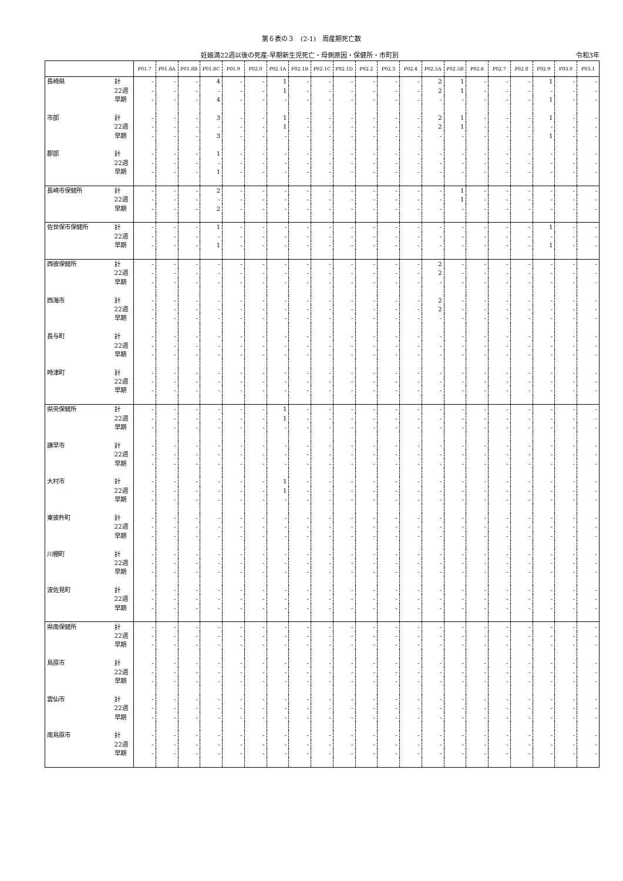第６表の３　(2-1)　周産期死亡数
妊娠満22週以後の死産-早期新生児死亡・母側原因・保健所・市町別 令和3年
| | | P01.7 | P01.8A | P01.8B | P01.8C | P01.9 | P02.0 | P02.1A | P02.1B | P02.1C | P02.1D | P02.2 | P02.3 | P02.4 | P02.5A | P02.5B | P02.6 | P02.7 | P02.8 | P02.9 | P03.0 | P03.1 |
| --- | --- | --- | --- | --- | --- | --- | --- | --- | --- | --- | --- | --- | --- | --- | --- | --- | --- | --- | --- | --- | --- | --- |
| 長崎県 | 計 | - | - | - | 4 | - | - | 1 | - | - | - | - | - | - | 2 | 1 | - | - | - | 1 | - | - |
| | 22週 | - | - | - | - | - | - | 1 | - | - | - | - | - | - | 2 | 1 | - | - | - | - | - | - |
| | 早期 | - | - | - | 4 | - | - | - | - | - | - | - | - | - | - | - | - | - | - | 1 | - | - |
| 市部 | 計 | - | - | - | 3 | - | - | 1 | - | - | - | - | - | - | 2 | 1 | - | - | - | 1 | - | - |
| | 22週 | - | - | - | - | - | - | 1 | - | - | - | - | - | - | 2 | 1 | - | - | - | - | - | - |
| | 早期 | - | - | - | 3 | - | - | - | - | - | - | - | - | - | - | - | - | - | - | 1 | - | - |
| 郡部 | 計 | - | - | - | 1 | - | - | - | - | - | - | - | - | - | - | - | - | - | - | - | - | - |
| | 22週 | - | - | - | - | - | - | - | - | - | - | - | - | - | - | - | - | - | - | - | - | - |
| | 早期 | - | - | - | 1 | - | - | - | - | - | - | - | - | - | - | - | - | - | - | - | - | - |
| 長崎市保健所 | 計 | - | - | - | 2 | - | - | - | - | - | - | - | - | - | - | 1 | - | - | - | - | - | - |
| | 22週 | - | - | - | - | - | - | - | - | - | - | - | - | - | - | 1 | - | - | - | - | - | - |
| | 早期 | - | - | - | 2 | - | - | - | - | - | - | - | - | - | - | - | - | - | - | - | - | - |
| 佐世保市保健所 | 計 | - | - | - | 1 | - | - | - | - | - | - | - | - | - | - | - | - | - | - | 1 | - | - |
| | 22週 | - | - | - | - | - | - | - | - | - | - | - | - | - | - | - | - | - | - | - | - | - |
| | 早期 | - | - | - | 1 | - | - | - | - | - | - | - | - | - | - | - | - | - | - | 1 | - | - |
| 西彼保健所 | 計 | - | - | - | - | - | - | - | - | - | - | - | - | - | 2 | - | - | - | - | - | - | - |
| | 22週 | - | - | - | - | - | - | - | - | - | - | - | - | - | 2 | - | - | - | - | - | - | - |
| | 早期 | - | - | - | - | - | - | - | - | - | - | - | - | - | - | - | - | - | - | - | - | - |
| 西海市 | 計 | - | - | - | - | - | - | - | - | - | - | - | - | - | 2 | - | - | - | - | - | - | - |
| | 22週 | - | - | - | - | - | - | - | - | - | - | - | - | - | 2 | - | - | - | - | - | - | - |
| | 早期 | - | - | - | - | - | - | - | - | - | - | - | - | - | - | - | - | - | - | - | - | - |
| 長与町 | 計 | - | - | - | - | - | - | - | - | - | - | - | - | - | - | - | - | - | - | - | - | - |
| | 22週 | - | - | - | - | - | - | - | - | - | - | - | - | - | - | - | - | - | - | - | - | - |
| | 早期 | - | - | - | - | - | - | - | - | - | - | - | - | - | - | - | - | - | - | - | - | - |
| 時津町 | 計 | - | - | - | - | - | - | - | - | - | - | - | - | - | - | - | - | - | - | - | - | - |
| | 22週 | - | - | - | - | - | - | - | - | - | - | - | - | - | - | - | - | - | - | - | - | - |
| | 早期 | - | - | - | - | - | - | - | - | - | - | - | - | - | - | - | - | - | - | - | - | - |
| 県央保健所 | 計 | - | - | - | - | - | - | 1 | - | - | - | - | - | - | - | - | - | - | - | - | - | - |
| | 22週 | - | - | - | - | - | - | 1 | - | - | - | - | - | - | - | - | - | - | - | - | - | - |
| | 早期 | - | - | - | - | - | - | - | - | - | - | - | - | - | - | - | - | - | - | - | - | - |
| 諫早市 | 計 | - | - | - | - | - | - | - | - | - | - | - | - | - | - | - | - | - | - | - | - | - |
| | 22週 | - | - | - | - | - | - | - | - | - | - | - | - | - | - | - | - | - | - | - | - | - |
| | 早期 | - | - | - | - | - | - | - | - | - | - | - | - | - | - | - | - | - | - | - | - | - |
| 大村市 | 計 | - | - | - | - | - | - | 1 | - | - | - | - | - | - | - | - | - | - | - | - | - | - |
| | 22週 | - | - | - | - | - | - | 1 | - | - | - | - | - | - | - | - | - | - | - | - | - | - |
| | 早期 | - | - | - | - | - | - | - | - | - | - | - | - | - | - | - | - | - | - | - | - | - |
| 東彼杵町 | 計 | - | - | - | - | - | - | - | - | - | - | - | - | - | - | - | - | - | - | - | - | - |
| | 22週 | - | - | - | - | - | - | - | - | - | - | - | - | - | - | - | - | - | - | - | - | - |
| | 早期 | - | - | - | - | - | - | - | - | - | - | - | - | - | - | - | - | - | - | - | - | - |
| 川棚町 | 計 | - | - | - | - | - | - | - | - | - | - | - | - | - | - | - | - | - | - | - | - | - |
| | 22週 | - | - | - | - | - | - | - | - | - | - | - | - | - | - | - | - | - | - | - | - | - |
| | 早期 | - | - | - | - | - | - | - | - | - | - | - | - | - | - | - | - | - | - | - | - | - |
| 波佐見町 | 計 | - | - | - | - | - | - | - | - | - | - | - | - | - | - | - | - | - | - | - | - | - |
| | 22週 | - | - | - | - | - | - | - | - | - | - | - | - | - | - | - | - | - | - | - | - | - |
| | 早期 | - | - | - | - | - | - | - | - | - | - | - | - | - | - | - | - | - | - | - | - | - |
| 県南保健所 | 計 | - | - | - | - | - | - | - | - | - | - | - | - | - | - | - | - | - | - | - | - | - |
| | 22週 | - | - | - | - | - | - | - | - | - | - | - | - | - | - | - | - | - | - | - | - | - |
| | 早期 | - | - | - | - | - | - | - | - | - | - | - | - | - | - | - | - | - | - | - | - | - |
| 島原市 | 計 | - | - | - | - | - | - | - | - | - | - | - | - | - | - | - | - | - | - | - | - | - |
| | 22週 | - | - | - | - | - | - | - | - | - | - | - | - | - | - | - | - | - | - | - | - | - |
| | 早期 | - | - | - | - | - | - | - | - | - | - | - | - | - | - | - | - | - | - | - | - | - |
| 雲仙市 | 計 | - | - | - | - | - | - | - | - | - | - | - | - | - | - | - | - | - | - | - | - | - |
| | 22週 | - | - | - | - | - | - | - | - | - | - | - | - | - | - | - | - | - | - | - | - | - |
| | 早期 | - | - | - | - | - | - | - | - | - | - | - | - | - | - | - | - | - | - | - | - | - |
| 南島原市 | 計 | - | - | - | - | - | - | - | - | - | - | - | - | - | - | - | - | - | - | - | - | - |
| | 22週 | - | - | - | - | - | - | - | - | - | - | - | - | - | - | - | - | - | - | - | - | - |
| | 早期 | - | - | - | - | - | - | - | - | - | - | - | - | - | - | - | - | - | - | - | - | - |